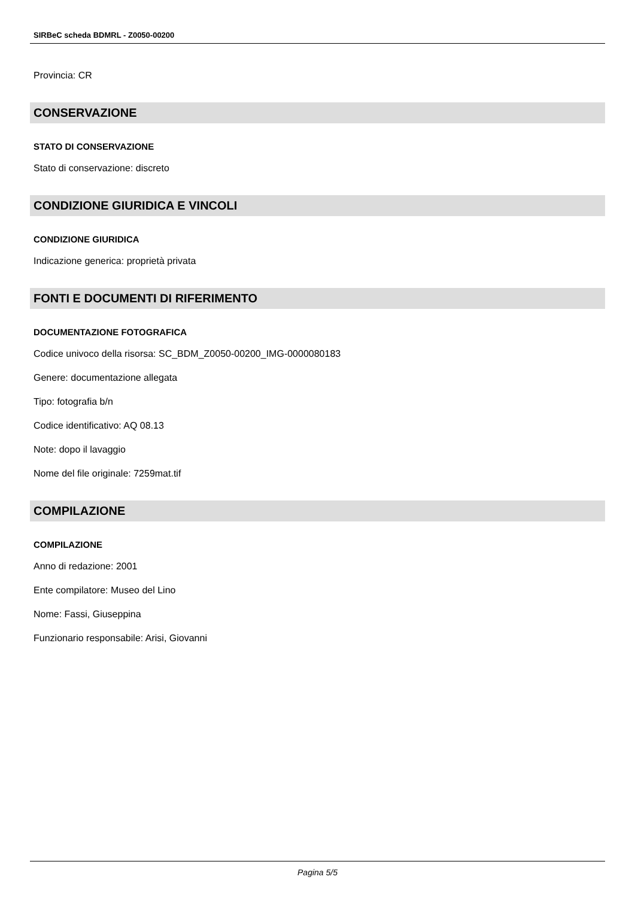SIRBeC scheda BDMRL - Z0050-00200
Provincia: CR
CONSERVAZIONE
STATO DI CONSERVAZIONE
Stato di conservazione: discreto
CONDIZIONE GIURIDICA E VINCOLI
CONDIZIONE GIURIDICA
Indicazione generica: proprietà privata
FONTI E DOCUMENTI DI RIFERIMENTO
DOCUMENTAZIONE FOTOGRAFICA
Codice univoco della risorsa: SC_BDM_Z0050-00200_IMG-0000080183
Genere: documentazione allegata
Tipo: fotografia b/n
Codice identificativo: AQ 08.13
Note: dopo il lavaggio
Nome del file originale: 7259mat.tif
COMPILAZIONE
COMPILAZIONE
Anno di redazione: 2001
Ente compilatore: Museo del Lino
Nome: Fassi, Giuseppina
Funzionario responsabile: Arisi, Giovanni
Pagina 5/5